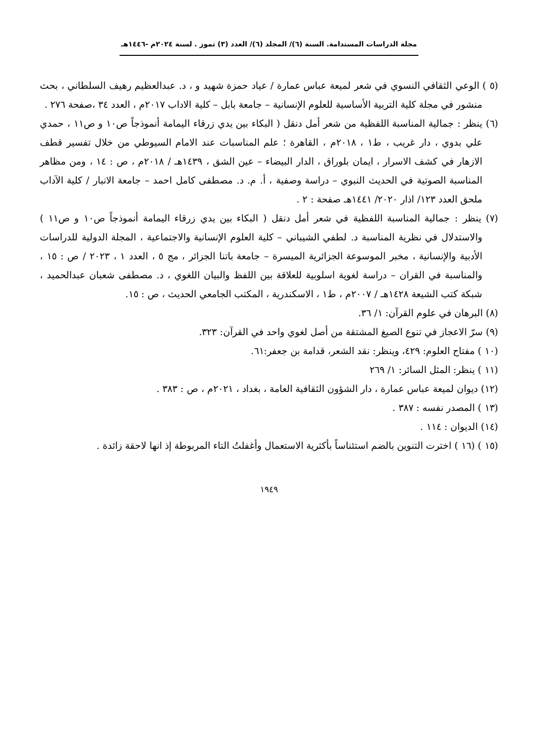مجلة الدراسات المستدامة. السنة (٦)/ المجلد (٦)/ العدد (٣) تموز . لسنة ٢٠٢٤م -١٤٤٦هـ
(٥ ) الوعي الثقافي النسوي في شعر لميعة عباس عمارة / عياد حمزة شهيد و ، د. عبدالعظيم رهيف السلطاني ، بحث منشور في مجلة كلية التربية الأساسية للعلوم الإنسانية – جامعة بابل – كلية الاداب ٢٠١٧م ، العدد ٣٤ ،صفحة ٢٧٦ .
(٦) ينظر : جمالية المناسبة اللفظية من شعر أمل دنقل ( البكاء بين يدي زرقاء اليمامة أنموذجاً ص١٠ و ص١١ ، حمدي علي بدوي ، دار غريب ، ط١ ، ٢٠١٨م ، القاهرة ؛ علم المناسبات عند الامام السيوطي من خلال تفسير قطف الازهار في كشف الاسرار ، ايمان بلوراق ، الدار البيضاء – عين الشق ، ١٤٣٩هـ / ٢٠١٨م ، ص : ١٤ ، ومن مظاهر المناسبة الصوتية في الحديث النبوي – دراسة وصفية ، أ. م. د. مصطفى كامل احمد – جامعة الانبار / كلية الآداب ملحق العدد ١٢٣/ اذار ٢٠٢٠/ ١٤٤١هـ صفحة : ٢ .
(٧) ينظر : جمالية المناسبة اللفظية في شعر أمل دنقل ( البكاء بين يدي زرقاء اليمامة أنموذجاً ص١٠ و ص١١ ) والاستدلال في نظرية المناسبة د. لطفي الشيباني – كلية العلوم الإنسانية والاجتماعية ، المجلة الدولية للدراسات الأدبية والإنسانية ، مخبر الموسوعة الجزائرية الميسرة – جامعة باتنا الجزائر ، مج ٥ ، العدد ١ ، ٢٠٢٣ / ص : ١٥ ، والمناسبة في القران – دراسة لغوية اسلوبية للعلاقة بين اللفظ والبيان اللغوي ، د. مصطفى شعبان عبدالحميد ، شبكة كتب الشيعة ١٤٢٨هـ / ٢٠٠٧م ، ط١ ، الاسكندرية ، المكتب الجامعي الحديث ، ص : ١٥.
(٨) البرهان في علوم القرآن: ١/ ٣٦.
(٩) سرّ الاعجاز في تنوع الصيغ المشتقة من أصل لغوي واحد في القرآن: ٣٢٣.
(١٠ ) مفتاح العلوم: ٤٢٩، وينظر: نقد الشعر، قدامة بن جعفر:٦١.
(١١ ) ينظر: المثل السائر: ١/ ٢٦٩
(١٢) ديوان لميعة عباس عمارة ، دار الشؤون الثقافية العامة ، بغداد ، ٢٠٢١م ، ص : ٣٨٣ .
(١٣ ) المصدر نفسه : ٣٨٧ .
(١٤) الديوان : ١١٤ .
(١٥ ) (١٦ ) اخترت التنوين بالضم استئناساً بأكثرية الاستعمال وأغفلتُ التاء المربوطة إذ انها لاحقة زائدة .
١٩٤٩